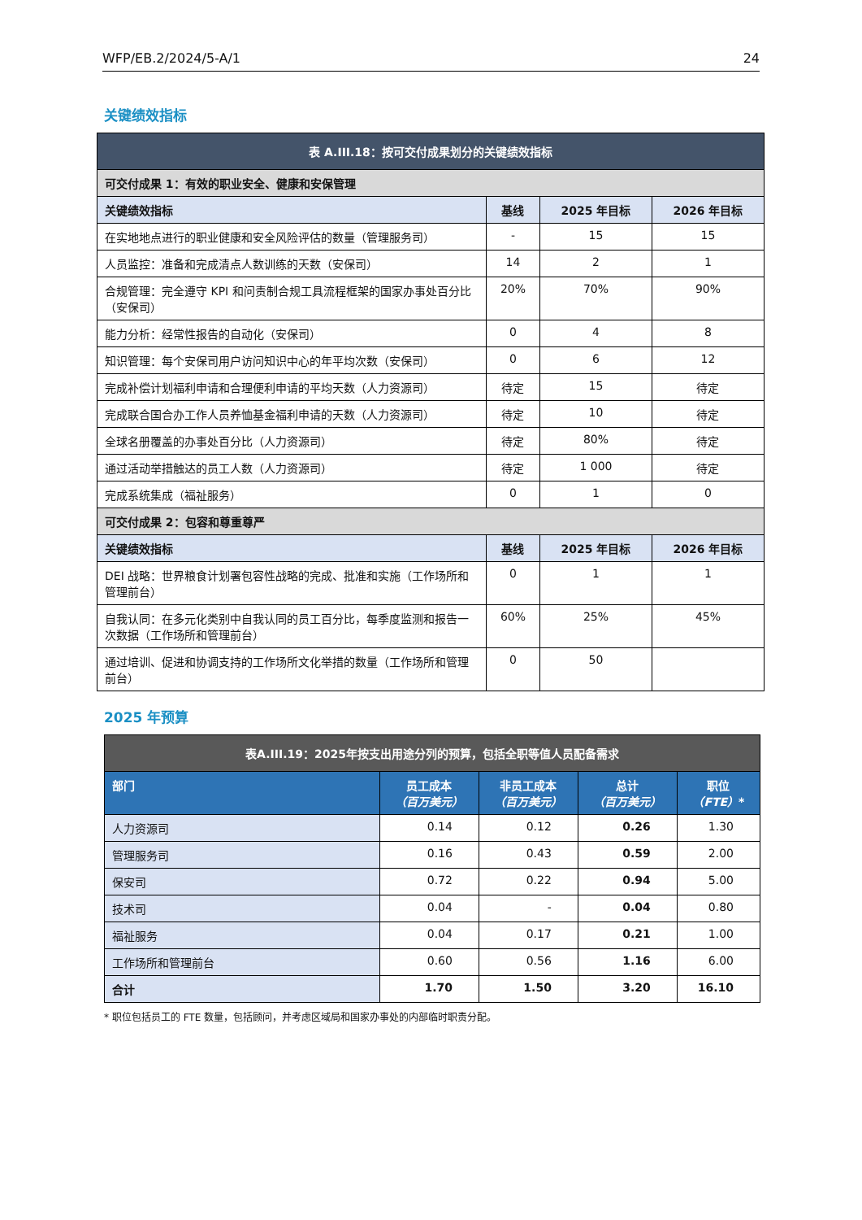WFP/EB.2/2024/5-A/1 24
关键绩效指标
| 表 A.III.18：按可交付成果划分的关键绩效指标 | | | |
| --- | --- | --- | --- |
| 可交付成果 1：有效的职业安全、健康和安保管理 | | | |
| 关键绩效指标 | 基线 | 2025 年目标 | 2026 年目标 |
| 在实地地点进行的职业健康和安全风险评估的数量（管理服务司） | - | 15 | 15 |
| 人员监控：准备和完成清点人数训练的天数（安保司） | 14 | 2 | 1 |
| 合规管理：完全遵守 KPI 和问责制合规工具流程框架的国家办事处百分比（安保司） | 20% | 70% | 90% |
| 能力分析：经常性报告的自动化（安保司） | 0 | 4 | 8 |
| 知识管理：每个安保司用户访问知识中心的年平均次数（安保司） | 0 | 6 | 12 |
| 完成补偿计划福利申请和合理便利申请的平均天数（人力资源司） | 待定 | 15 | 待定 |
| 完成联合国合办工作人员养恤基金福利申请的天数（人力资源司） | 待定 | 10 | 待定 |
| 全球名册覆盖的办事处百分比（人力资源司） | 待定 | 80% | 待定 |
| 通过活动举措触达的员工人数（人力资源司） | 待定 | 1 000 | 待定 |
| 完成系统集成（福祉服务） | 0 | 1 | 0 |
| 可交付成果 2：包容和尊重尊严 | | | |
| 关键绩效指标 | 基线 | 2025 年目标 | 2026 年目标 |
| DEI 战略：世界粮食计划署包容性战略的完成、批准和实施（工作场所和管理前台） | 0 | 1 | 1 |
| 自我认同：在多元化类别中自我认同的员工百分比，每季度监测和报告一次数据（工作场所和管理前台） | 60% | 25% | 45% |
| 通过培训、促进和协调支持的工作场所文化举措的数量（工作场所和管理前台） | 0 | 50 | |
2025 年预算
| 表A.III.19：2025年按支出用途分列的预算，包括全职等值人员配备需求 | | | | |
| --- | --- | --- | --- | --- |
| 部门 | 员工成本 （百万美元） | 非员工成本 （百万美元） | 总计 （百万美元） | 职位 （FTE） * |
| 人力资源司 | 0.14 | 0.12 | 0.26 | 1.30 |
| 管理服务司 | 0.16 | 0.43 | 0.59 | 2.00 |
| 保安司 | 0.72 | 0.22 | 0.94 | 5.00 |
| 技术司 | 0.04 | - | 0.04 | 0.80 |
| 福祉服务 | 0.04 | 0.17 | 0.21 | 1.00 |
| 工作场所和管理前台 | 0.60 | 0.56 | 1.16 | 6.00 |
| 合计 | 1.70 | 1.50 | 3.20 | 16.10 |
* 职位包括员工的 FTE 数量，包括顾问，并考虑区域局和国家办事处的内部临时职责分配。